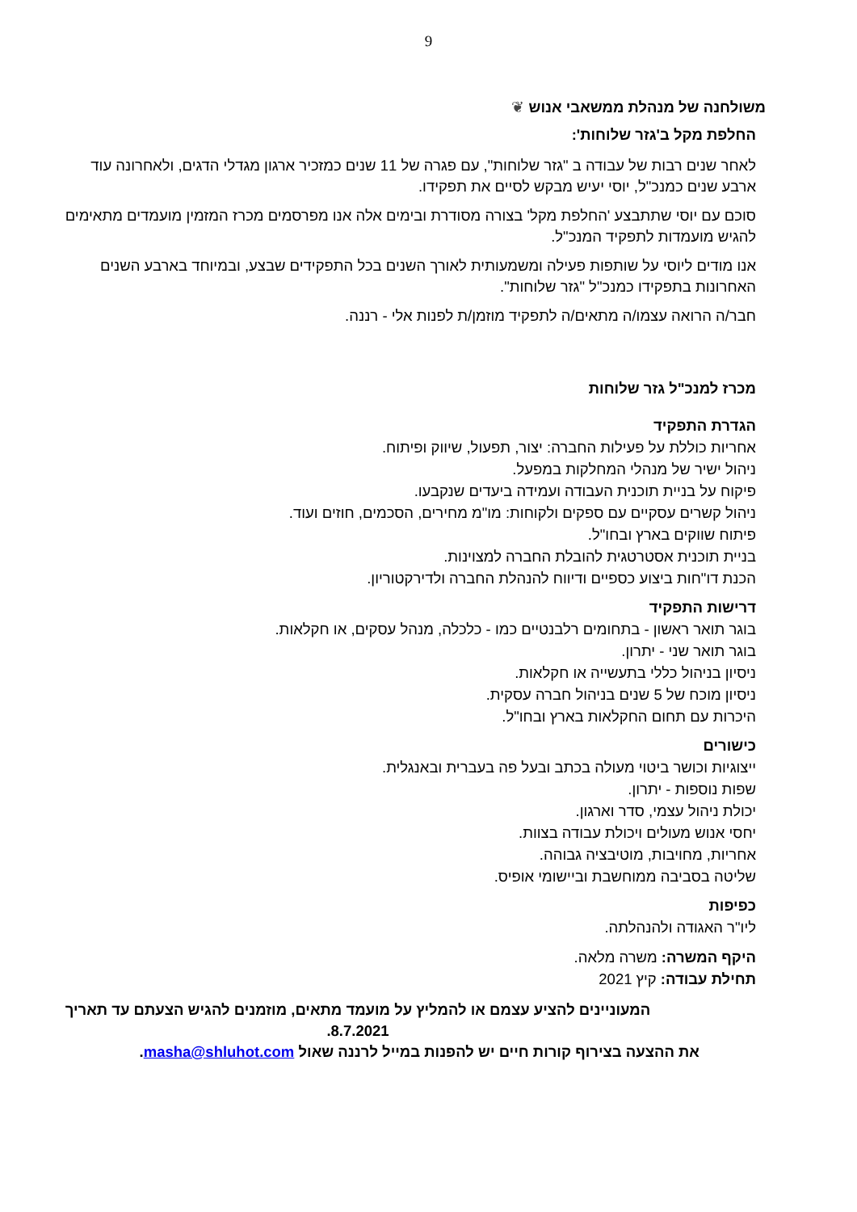9
משולחנה של מנהלת ממשאבי אנוש ❦
החלפת מקל ב'גזר שלוחות':
לאחר שנים רבות של עבודה ב "גזר שלוחות", עם פגרה של 11 שנים כמזכיר ארגון מגדלי הדגים, ולאחרונה עוד ארבע שנים כמנכ"ל, יוסי יעיש מבקש לסיים את תפקידו.
סוכם עם יוסי שתתבצע 'החלפת מקל' בצורה מסודרת ובימים אלה אנו מפרסמים מכרז המזמין מועמדים מתאימים להגיש מועמדות לתפקיד המנכ"ל.
אנו מודים ליוסי על שותפות פעילה ומשמעותית לאורך השנים בכל התפקידים שבצע, ובמיוחד בארבע השנים האחרונות בתפקידו כמנכ"ל "גזר שלוחות".
חבר/ה הרואה עצמו/ה מתאים/ה לתפקיד מוזמן/ת לפנות אלי - רננה.
מכרז למנכ"ל גזר שלוחות
הגדרת התפקיד
אחריות כוללת על פעילות החברה: יצור, תפעול, שיווק ופיתוח.
ניהול ישיר של מנהלי המחלקות במפעל.
פיקוח על בניית תוכנית העבודה ועמידה ביעדים שנקבעו.
ניהול קשרים עסקיים עם ספקים ולקוחות: מו"מ מחירים, הסכמים, חוזים ועוד.
פיתוח שווקים בארץ ובחו"ל.
בניית תוכנית אסטרטגית להובלת החברה למצוינות.
הכנת דו"חות ביצוע כספיים ודיווח להנהלת החברה ולדירקטוריון.
דרישות התפקיד
בוגר תואר ראשון - בתחומים רלבנטיים כמו - כלכלה, מנהל עסקים, או חקלאות.
בוגר תואר שני - יתרון.
ניסיון בניהול כללי בתעשייה או חקלאות.
ניסיון מוכח של 5 שנים בניהול חברה עסקית.
היכרות עם תחום החקלאות בארץ ובחו"ל.
כישורים
ייצוגיות וכושר ביטוי מעולה בכתב ובעל פה בעברית ובאנגלית.
שפות נוספות - יתרון.
יכולת ניהול עצמי, סדר וארגון.
יחסי אנוש מעולים ויכולת עבודה בצוות.
אחריות, מחויבות, מוטיבציה גבוהה.
שליטה בסביבה ממוחשבת וביישומי אופיס.
כפיפות
ליו"ר האגודה ולהנהלתה.
היקף המשרה: משרה מלאה.
תחילת עבודה: קיץ 2021
המעוניינים להציע עצמם או להמליץ על מועמד מתאים, מוזמנים להגיש הצעתם עד תאריך 8.7.2021.
את ההצעה בצירוף קורות חיים יש להפנות במייל לרננה שאול masha@shluhot.com.